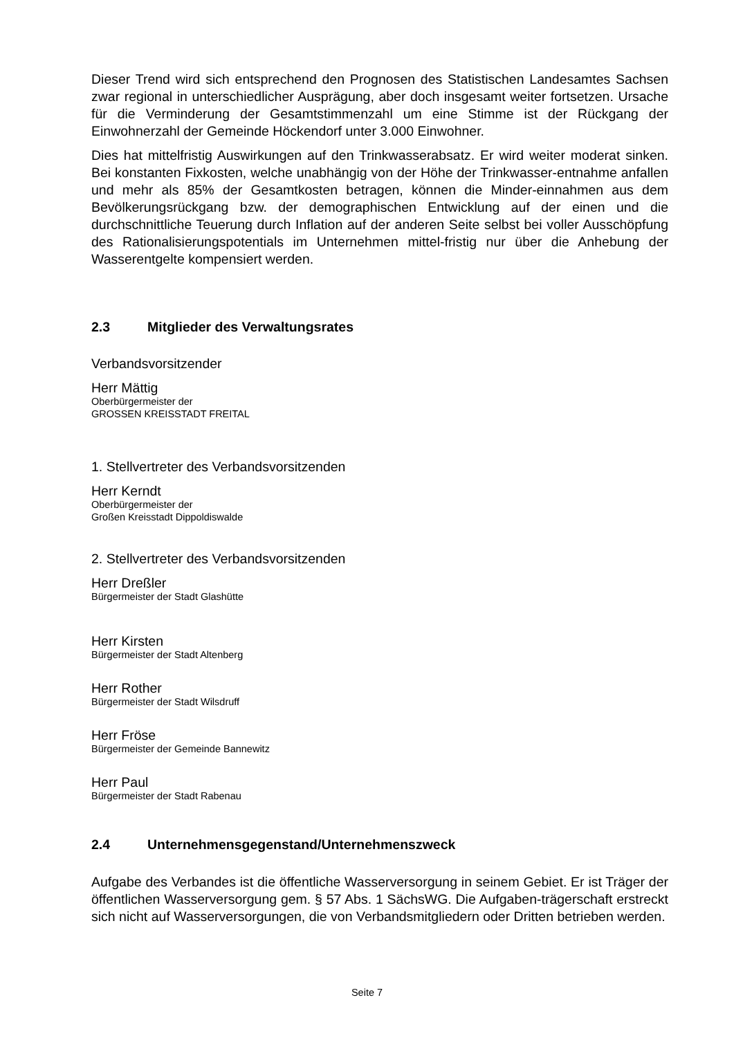Dieser Trend wird sich entsprechend den Prognosen des Statistischen Landesamtes Sachsen zwar regional in unterschiedlicher Ausprägung, aber doch insgesamt weiter fortsetzen. Ursache für die Verminderung der Gesamtstimmenzahl um eine Stimme ist der Rückgang der Einwohnerzahl der Gemeinde Höckendorf unter 3.000 Einwohner.
Dies hat mittelfristig Auswirkungen auf den Trinkwasserabsatz. Er wird weiter moderat sinken. Bei konstanten Fixkosten, welche unabhängig von der Höhe der Trinkwasser-entnahme anfallen und mehr als 85% der Gesamtkosten betragen, können die Minder-einnahmen aus dem Bevölkerungsrückgang bzw. der demographischen Entwicklung auf der einen und die durchschnittliche Teuerung durch Inflation auf der anderen Seite selbst bei voller Ausschöpfung des Rationalisierungspotentials im Unternehmen mittel-fristig nur über die Anhebung der Wasserentgelte kompensiert werden.
2.3 Mitglieder des Verwaltungsrates
Verbandsvorsitzender
Herr Mättig
Oberbürgermeister der
GROSSEN KREISSTADT FREITAL
1. Stellvertreter des Verbandsvorsitzenden
Herr Kerndt
Oberbürgermeister der
Großen Kreisstadt Dippoldiswalde
2. Stellvertreter des Verbandsvorsitzenden
Herr Dreßler
Bürgermeister der Stadt Glashütte
Herr Kirsten
Bürgermeister der Stadt Altenberg
Herr Rother
Bürgermeister der Stadt Wilsdruff
Herr Fröse
Bürgermeister der Gemeinde Bannewitz
Herr Paul
Bürgermeister der Stadt Rabenau
2.4 Unternehmensgegenstand/Unternehmenszweck
Aufgabe des Verbandes ist die öffentliche Wasserversorgung in seinem Gebiet. Er ist Träger der öffentlichen Wasserversorgung gem. § 57 Abs. 1 SächsWG. Die Aufgaben-trägerschaft erstreckt sich nicht auf Wasserversorgungen, die von Verbandsmitgliedern oder Dritten betrieben werden.
Seite 7